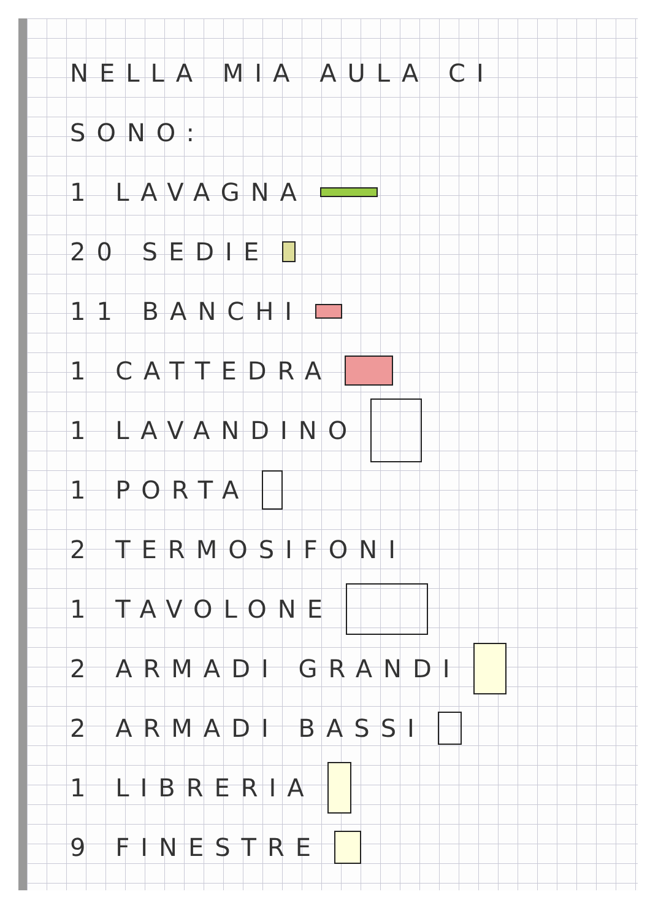NELLA MIA AULA CI
SONO:
1 LAVAGNA
20 SEDIE
11 BANCHI
1 CATTEDRA
1 LAVANDINO
1 PORTA
2 TERMOSIFONI
1 TAVOLONE
2 ARMADI GRANDI
2 ARMADI BASSI
1 LIBRERIA
9 FINESTRE